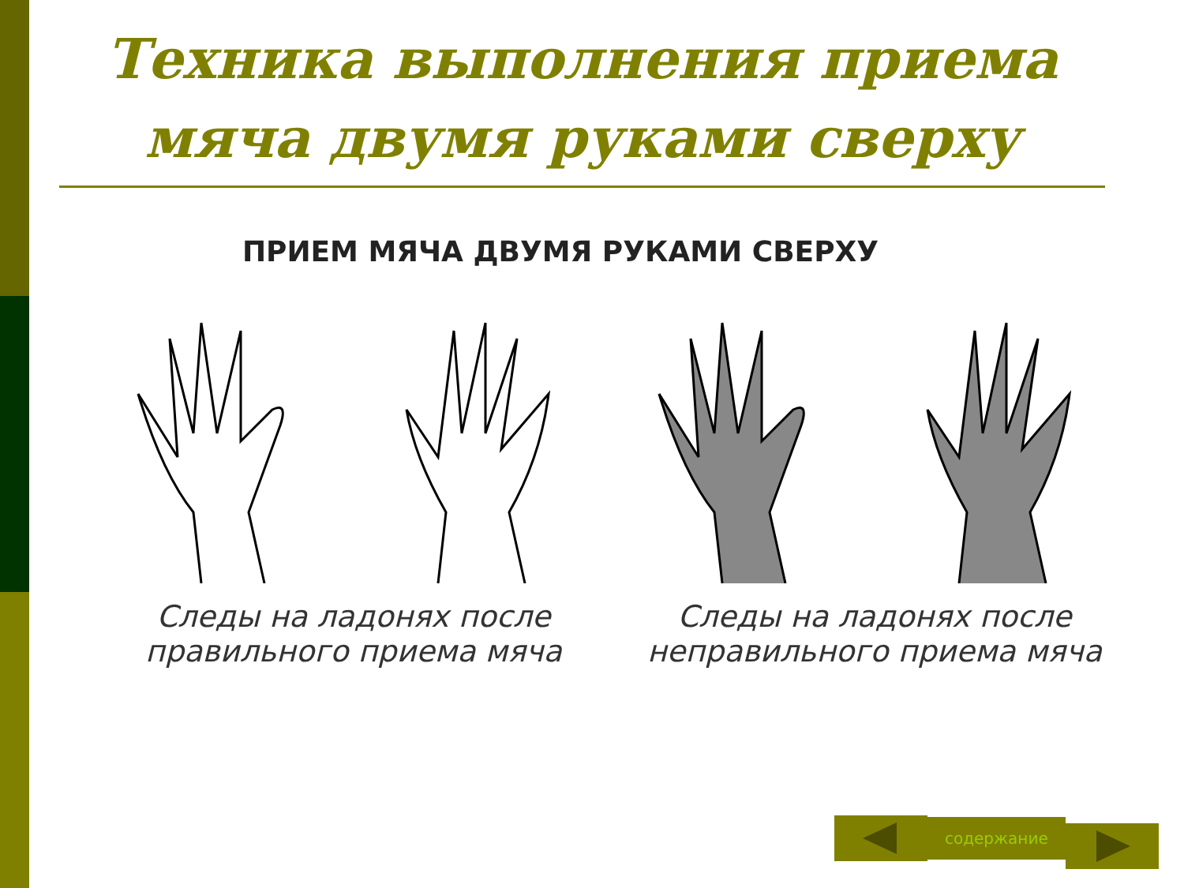Техника выполнения приема мяча двумя руками сверху
ПРИЕМ МЯЧА ДВУМЯ РУКАМИ СВЕРХУ
Следы на ладонях после
правильного приема мяча
Следы на ладонях после
неправильного приема мяча
содержание